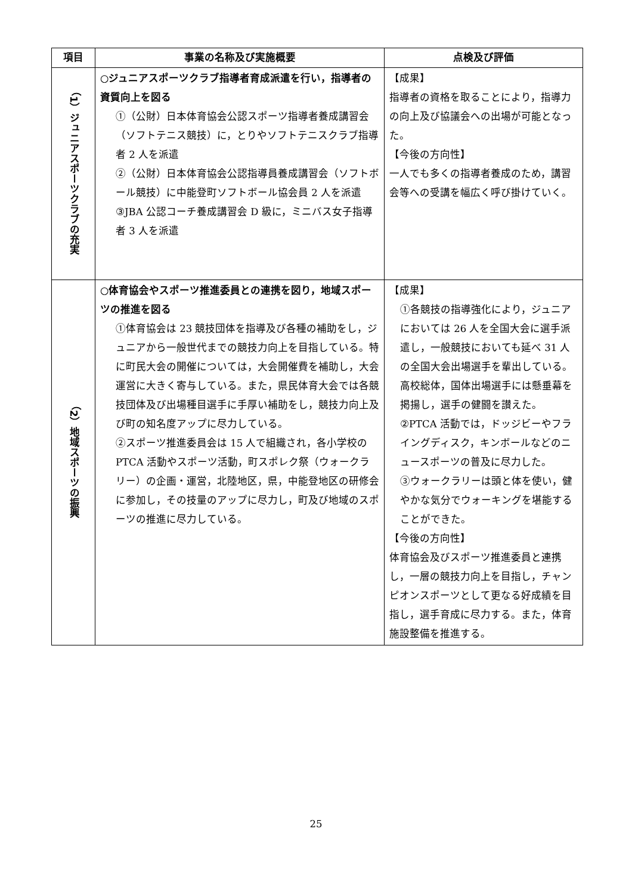| 項目 | 事業の名称及び実施概要 | 点検及び評価 |
| --- | --- | --- |
| （1）ジュニアスポーツクラブの充実 | ○ジュニアスポーツクラブ指導者育成派遣を行い，指導者の資質向上を図る ①（公財）日本体育協会公認スポーツ指導者養成講習会（ソフトテニス競技）に，とりやソフトテニスクラブ指導者 2 人を派遣 ②（公財）日本体育協会公認指導員養成講習会（ソフトボール競技）に中能登町ソフトボール協会員 2 人を派遣 ③JBA 公認コーチ養成講習会 D 級に，ミニバス女子指導者 3 人を派遣 | 【成果】 指導者の資格を取ることにより，指導力の向上及び協議会への出場が可能となった。 【今後の方向性】 一人でも多くの指導者養成のため，講習会等への受講を幅広く呼び掛けていく。 |
| （2）地域スポーツの振興 | ○体育協会やスポーツ推進委員との連携を図り，地域スポーツの推進を図る ①体育協会は 23 競技団体を指導及び各種の補助をし，ジュニアから一般世代までの競技力向上を目指している。特に町民大会の開催については，大会開催費を補助し，大会運営に大きく寄与している。また，県民体育大会では各競技団体及び出場種目選手に手厚い補助をし，競技力向上及び町の知名度アップに尽力している。 ②スポーツ推進委員会は 15 人で組織され，各小学校の PTCA 活動やスポーツ活動，町スポレク祭（ウォークラリー）の企画・運営，北陸地区，県，中能登地区の研修会に参加し，その技量のアップに尽力し，町及び地域のスポーツの推進に尽力している。 | 【成果】 ①各競技の指導強化により，ジュニアにおいては 26 人を全国大会に選手派遣し，一般競技においても延べ 31 人の全国大会出場選手を輩出している。高校総体，国体出場選手には懸垂幕を掲揚し，選手の健闘を讃えた。 ②PTCA 活動では，ドッジビーやフライングディスク，キンボールなどのニュースポーツの普及に尽力した。 ③ウォークラリーは頭と体を使い，健やかな気分でウォーキングを堪能することができた。 【今後の方向性】 体育協会及びスポーツ推進委員と連携し，一層の競技力向上を目指し，チャンピオンスポーツとして更なる好成績を目指し，選手育成に尽力する。また，体育施設整備を推進する。 |
25